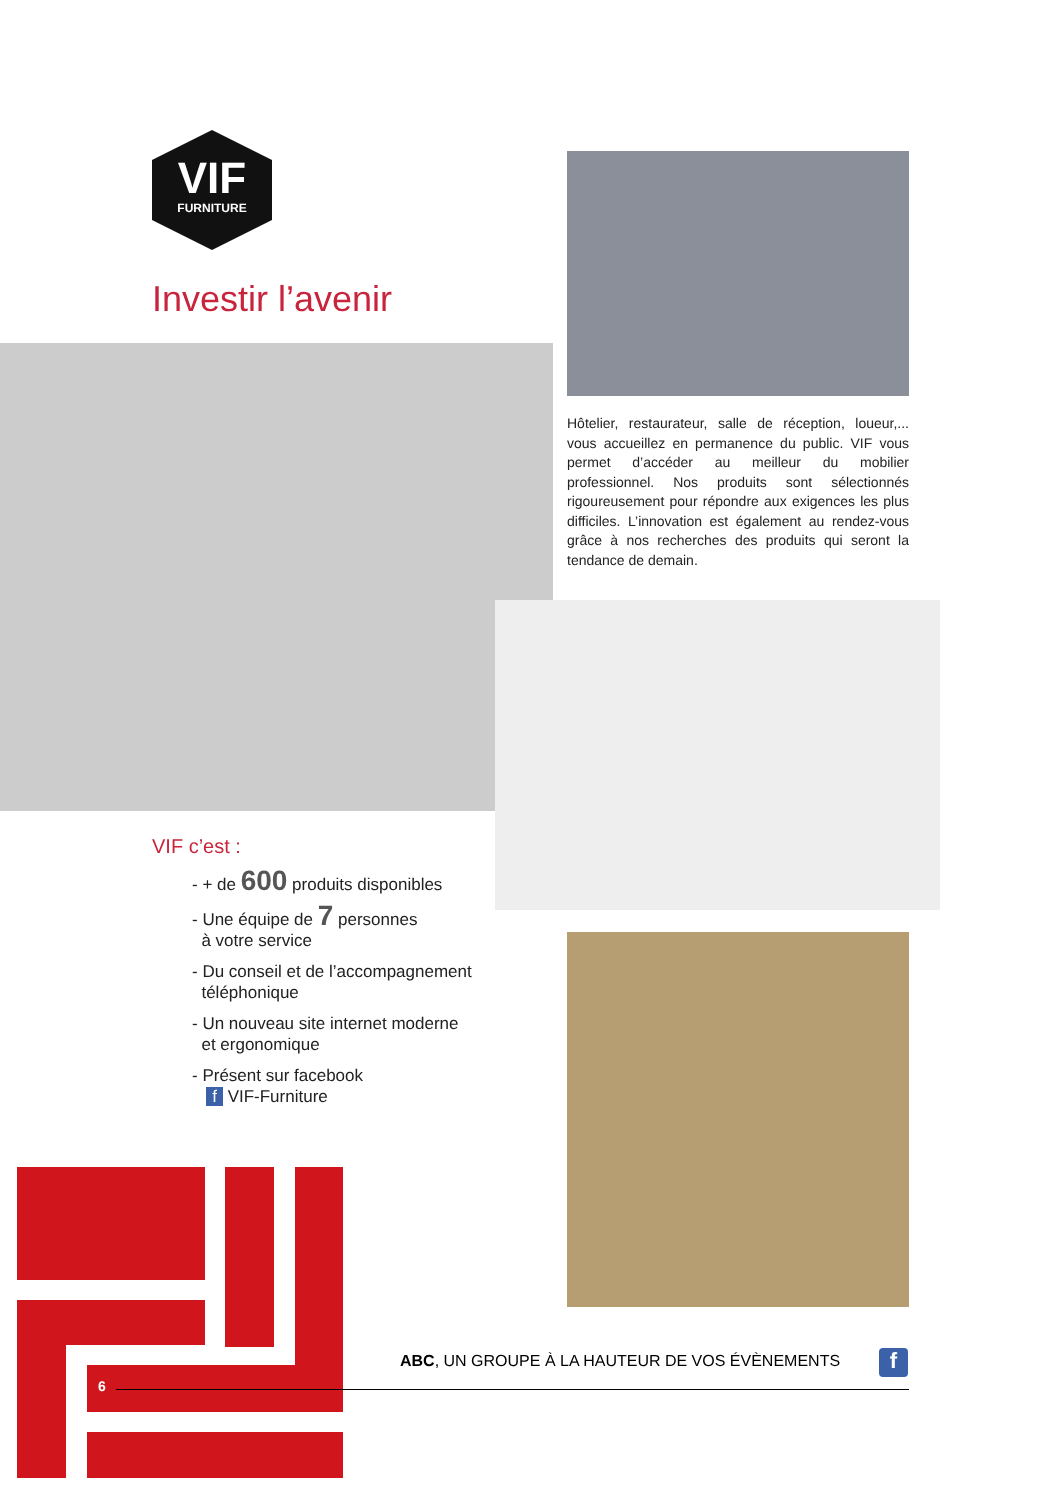VIF
FURNITURE
Investir l’avenir
Hôtelier, restaurateur, salle de réception, loueur,... vous accueillez en permanence du public. VIF vous permet d’accéder au meilleur du mobilier professionnel. Nos produits sont sélectionnés rigoureusement pour répondre aux exigences les plus difficiles. L’innovation est également au rendez-vous grâce à nos recherches des produits qui seront la tendance de demain.
VIF c’est :
- + de 600 produits disponibles
- Une équipe de 7 personnes
à votre service
- Du conseil et de l’accompagnement
téléphonique
- Un nouveau site internet moderne
et ergonomique
- Présent sur facebook
f VIF-Furniture
ABC, UN GROUPE À LA HAUTEUR DE VOS ÉVÈNEMENTS
f
6